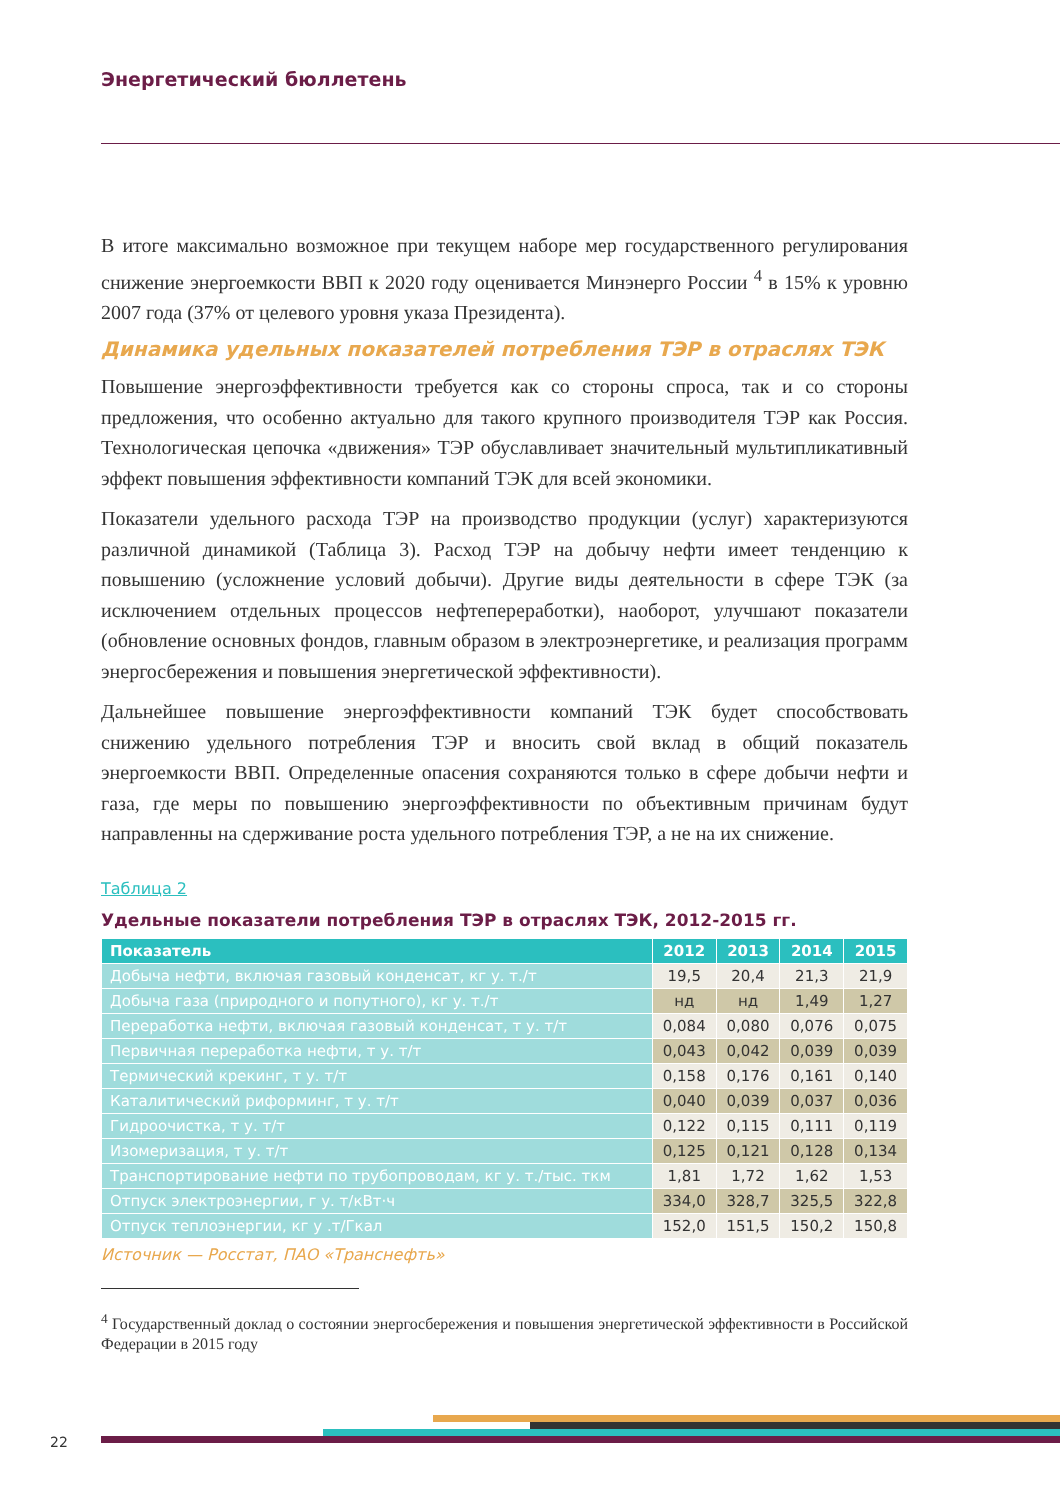Энергетический бюллетень
В итоге максимально возможное при текущем наборе мер государственного регулирования снижение энергоемкости ВВП к 2020 году оценивается Минэнерго России <sup>4</sup> в 15% к уровню 2007 года (37% от целевого уровня указа Президента).
Динамика удельных показателей потребления ТЭР в отраслях ТЭК
Повышение энергоэффективности требуется как со стороны спроса, так и со стороны предложения, что особенно актуально для такого крупного производителя ТЭР как Россия. Технологическая цепочка «движения» ТЭР обуславливает значительный мультипликативный эффект повышения эффективности компаний ТЭК для всей экономики.
Показатели удельного расхода ТЭР на производство продукции (услуг) характеризуются различной динамикой (Таблица 3). Расход ТЭР на добычу нефти имеет тенденцию к повышению (усложнение условий добычи). Другие виды деятельности в сфере ТЭК (за исключением отдельных процессов нефтепереработки), наоборот, улучшают показатели (обновление основных фондов, главным образом в электроэнергетике, и реализация программ энергосбережения и повышения энергетической эффективности).
Дальнейшее повышение энергоэффективности компаний ТЭК будет способствовать снижению удельного потребления ТЭР и вносить свой вклад в общий показатель энергоемкости ВВП. Определенные опасения сохраняются только в сфере добычи нефти и газа, где меры по повышению энергоэффективности по объективным причинам будут направленны на сдерживание роста удельного потребления ТЭР, а не на их снижение.
Таблица 2
Удельные показатели потребления ТЭР в отраслях ТЭК, 2012-2015 гг.
| Показатель | 2012 | 2013 | 2014 | 2015 |
| --- | --- | --- | --- | --- |
| Добыча нефти, включая газовый конденсат, кг у. т./т | 19,5 | 20,4 | 21,3 | 21,9 |
| Добыча газа (природного и попутного), кг у. т./т | нд | нд | 1,49 | 1,27 |
| Переработка нефти, включая газовый конденсат, т у. т/т | 0,084 | 0,080 | 0,076 | 0,075 |
| Первичная переработка нефти, т у. т/т | 0,043 | 0,042 | 0,039 | 0,039 |
| Термический крекинг, т у. т/т | 0,158 | 0,176 | 0,161 | 0,140 |
| Каталитический риформинг, т у. т/т | 0,040 | 0,039 | 0,037 | 0,036 |
| Гидроочистка, т у. т/т | 0,122 | 0,115 | 0,111 | 0,119 |
| Изомеризация, т у. т/т | 0,125 | 0,121 | 0,128 | 0,134 |
| Транспортирование нефти по трубопроводам, кг у. т./тыс. ткм | 1,81 | 1,72 | 1,62 | 1,53 |
| Отпуск электроэнергии, г у. т/кВт·ч | 334,0 | 328,7 | 325,5 | 322,8 |
| Отпуск теплоэнергии, кг у .т/Гкал | 152,0 | 151,5 | 150,2 | 150,8 |
Источник — Росстат, ПАО «Транснефть»
<sup>4</sup> Государственный доклад о состоянии энергосбережения и повышения энергетической эффективности в Российской Федерации в 2015 году
22